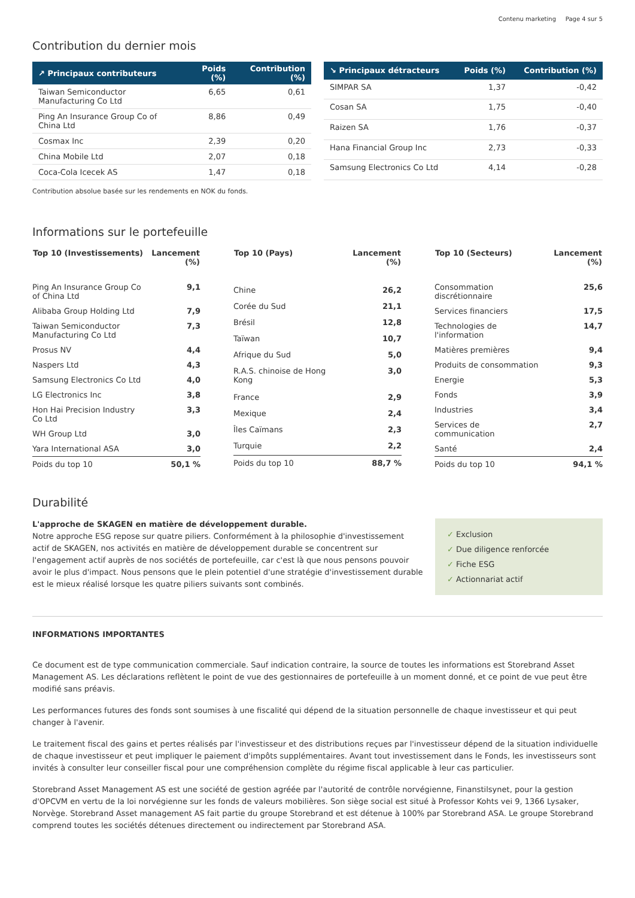Contenu marketing Page 4 sur 5
Contribution du dernier mois
| ↗ Principaux contributeurs | Poids (%) | Contribution (%) |
| --- | --- | --- |
| Taiwan Semiconductor Manufacturing Co Ltd | 6,65 | 0,61 |
| Ping An Insurance Group Co of China Ltd | 8,86 | 0,49 |
| Cosmax Inc | 2,39 | 0,20 |
| China Mobile Ltd | 2,07 | 0,18 |
| Coca-Cola Icecek AS | 1,47 | 0,18 |
| ↘ Principaux détracteurs | Poids (%) | Contribution (%) |
| --- | --- | --- |
| SIMPAR SA | 1,37 | -0,42 |
| Cosan SA | 1,75 | -0,40 |
| Raizen SA | 1,76 | -0,37 |
| Hana Financial Group Inc | 2,73 | -0,33 |
| Samsung Electronics Co Ltd | 4,14 | -0,28 |
Contribution absolue basée sur les rendements en NOK du fonds.
Informations sur le portefeuille
| Top 10 (Investissements) | Lancement (%) |
| --- | --- |
| Ping An Insurance Group Co of China Ltd | 9,1 |
| Alibaba Group Holding Ltd | 7,9 |
| Taiwan Semiconductor Manufacturing Co Ltd | 7,3 |
| Prosus NV | 4,4 |
| Naspers Ltd | 4,3 |
| Samsung Electronics Co Ltd | 4,0 |
| LG Electronics Inc | 3,8 |
| Hon Hai Precision Industry Co Ltd | 3,3 |
| WH Group Ltd | 3,0 |
| Yara International ASA | 3,0 |
| Poids du top 10 | 50,1 % |
| Top 10 (Pays) | Lancement (%) |
| --- | --- |
| Chine | 26,2 |
| Corée du Sud | 21,1 |
| Brésil | 12,8 |
| Taïwan | 10,7 |
| Afrique du Sud | 5,0 |
| R.A.S. chinoise de Hong Kong | 3,0 |
| France | 2,9 |
| Mexique | 2,4 |
| Îles Caïmans | 2,3 |
| Turquie | 2,2 |
| Poids du top 10 | 88,7 % |
| Top 10 (Secteurs) | Lancement (%) |
| --- | --- |
| Consommation discrétionnaire | 25,6 |
| Services financiers | 17,5 |
| Technologies de l'information | 14,7 |
| Matières premières | 9,4 |
| Produits de consommation | 9,3 |
| Energie | 5,3 |
| Fonds | 3,9 |
| Industries | 3,4 |
| Services de communication | 2,7 |
| Santé | 2,4 |
| Poids du top 10 | 94,1 % |
Durabilité
L'approche de SKAGEN en matière de développement durable.
Notre approche ESG repose sur quatre piliers. Conformément à la philosophie d'investissement actif de SKAGEN, nos activités en matière de développement durable se concentrent sur l'engagement actif auprès de nos sociétés de portefeuille, car c'est là que nous pensons pouvoir avoir le plus d'impact. Nous pensons que le plein potentiel d'une stratégie d'investissement durable est le mieux réalisé lorsque les quatre piliers suivants sont combinés.
✓ Exclusion
✓ Due diligence renforcée
✓ Fiche ESG
✓ Actionnariat actif
INFORMATIONS IMPORTANTES
Ce document est de type communication commerciale. Sauf indication contraire, la source de toutes les informations est Storebrand Asset Management AS. Les déclarations reflètent le point de vue des gestionnaires de portefeuille à un moment donné, et ce point de vue peut être modifié sans préavis.
Les performances futures des fonds sont soumises à une fiscalité qui dépend de la situation personnelle de chaque investisseur et qui peut changer à l'avenir.
Le traitement fiscal des gains et pertes réalisés par l'investisseur et des distributions reçues par l'investisseur dépend de la situation individuelle de chaque investisseur et peut impliquer le paiement d'impôts supplémentaires. Avant tout investissement dans le Fonds, les investisseurs sont invités à consulter leur conseiller fiscal pour une compréhension complète du régime fiscal applicable à leur cas particulier.
Storebrand Asset Management AS est une société de gestion agréée par l'autorité de contrôle norvégienne, Finanstilsynet, pour la gestion d'OPCVM en vertu de la loi norvégienne sur les fonds de valeurs mobilières. Son siège social est situé à Professor Kohts vei 9, 1366 Lysaker, Norvège. Storebrand Asset management AS fait partie du groupe Storebrand et est détenue à 100% par Storebrand ASA. Le groupe Storebrand comprend toutes les sociétés détenues directement ou indirectement par Storebrand ASA.